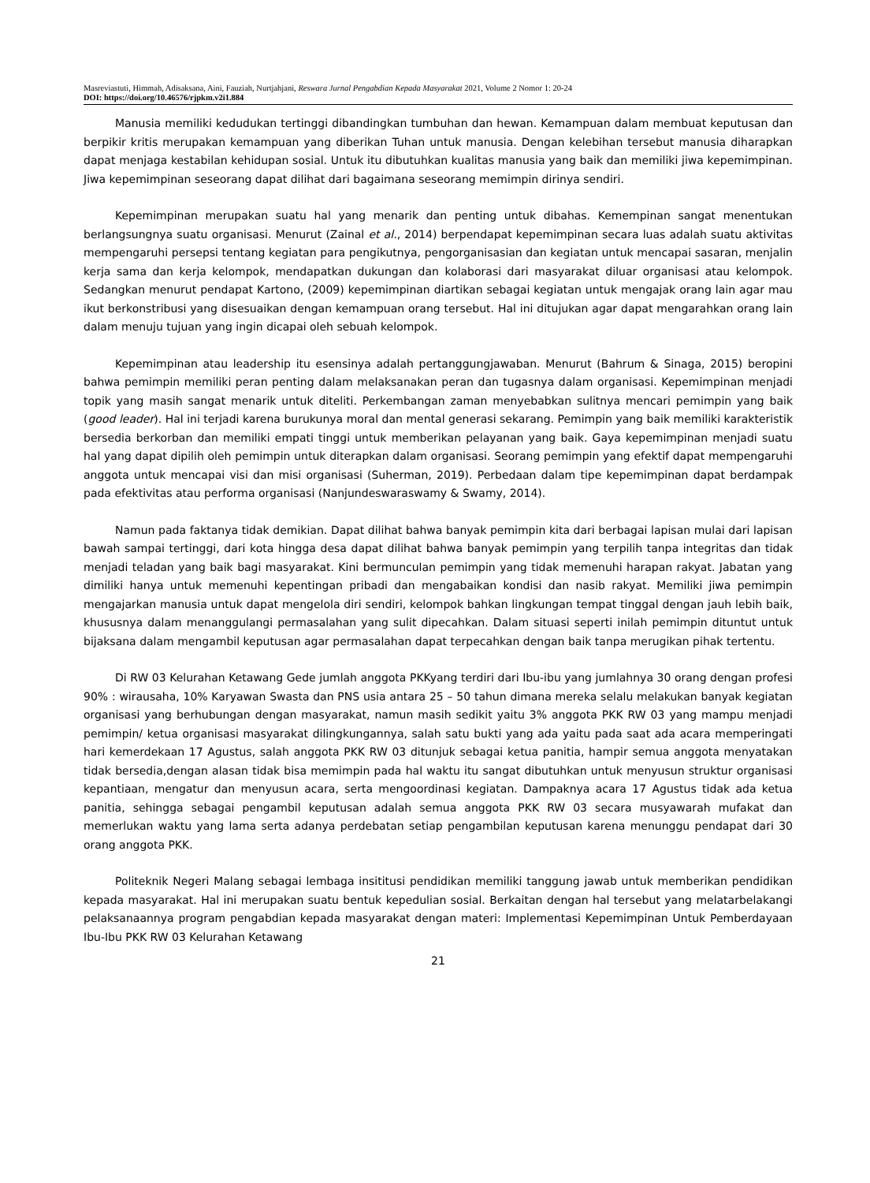Masreviastuti, Himmah, Adisaksana, Aini, Fauziah, Nurtjahjani, Reswara Jurnal Pengabdian Kepada Masyarakat 2021, Volume 2 Nomor 1: 20-24
DOI: https://doi.org/10.46576/rjpkm.v2i1.884
Manusia memiliki kedudukan tertinggi dibandingkan tumbuhan dan hewan. Kemampuan dalam membuat keputusan dan berpikir kritis merupakan kemampuan yang diberikan Tuhan untuk manusia. Dengan kelebihan tersebut manusia diharapkan dapat menjaga kestabilan kehidupan sosial. Untuk itu dibutuhkan kualitas manusia yang baik dan memiliki jiwa kepemimpinan. Jiwa kepemimpinan seseorang dapat dilihat dari bagaimana seseorang memimpin dirinya sendiri.
Kepemimpinan merupakan suatu hal yang menarik dan penting untuk dibahas. Kemempinan sangat menentukan berlangsungnya suatu organisasi. Menurut (Zainal et al., 2014) berpendapat kepemimpinan secara luas adalah suatu aktivitas mempengaruhi persepsi tentang kegiatan para pengikutnya, pengorganisasian dan kegiatan untuk mencapai sasaran, menjalin kerja sama dan kerja kelompok, mendapatkan dukungan dan kolaborasi dari masyarakat diluar organisasi atau kelompok. Sedangkan menurut pendapat Kartono, (2009) kepemimpinan diartikan sebagai kegiatan untuk mengajak orang lain agar mau ikut berkonstribusi yang disesuaikan dengan kemampuan orang tersebut. Hal ini ditujukan agar dapat mengarahkan orang lain dalam menuju tujuan yang ingin dicapai oleh sebuah kelompok.
Kepemimpinan atau leadership itu esensinya adalah pertanggungjawaban. Menurut (Bahrum & Sinaga, 2015) beropini bahwa pemimpin memiliki peran penting dalam melaksanakan peran dan tugasnya dalam organisasi. Kepemimpinan menjadi topik yang masih sangat menarik untuk diteliti. Perkembangan zaman menyebabkan sulitnya mencari pemimpin yang baik (good leader). Hal ini terjadi karena burukunya moral dan mental generasi sekarang. Pemimpin yang baik memiliki karakteristik bersedia berkorban dan memiliki empati tinggi untuk memberikan pelayanan yang baik. Gaya kepemimpinan menjadi suatu hal yang dapat dipilih oleh pemimpin untuk diterapkan dalam organisasi. Seorang pemimpin yang efektif dapat mempengaruhi anggota untuk mencapai visi dan misi organisasi (Suherman, 2019). Perbedaan dalam tipe kepemimpinan dapat berdampak pada efektivitas atau performa organisasi (Nanjundeswaraswamy & Swamy, 2014).
Namun pada faktanya tidak demikian. Dapat dilihat bahwa banyak pemimpin kita dari berbagai lapisan mulai dari lapisan bawah sampai tertinggi, dari kota hingga desa dapat dilihat bahwa banyak pemimpin yang terpilih tanpa integritas dan tidak menjadi teladan yang baik bagi masyarakat. Kini bermunculan pemimpin yang tidak memenuhi harapan rakyat. Jabatan yang dimiliki hanya untuk memenuhi kepentingan pribadi dan mengabaikan kondisi dan nasib rakyat. Memiliki jiwa pemimpin mengajarkan manusia untuk dapat mengelola diri sendiri, kelompok bahkan lingkungan tempat tinggal dengan jauh lebih baik, khususnya dalam menanggulangi permasalahan yang sulit dipecahkan. Dalam situasi seperti inilah pemimpin dituntut untuk bijaksana dalam mengambil keputusan agar permasalahan dapat terpecahkan dengan baik tanpa merugikan pihak tertentu.
Di RW 03 Kelurahan Ketawang Gede jumlah anggota PKKyang terdiri dari Ibu-ibu yang jumlahnya 30 orang dengan profesi 90% : wirausaha, 10% Karyawan Swasta dan PNS usia antara 25 – 50 tahun dimana mereka selalu melakukan banyak kegiatan organisasi yang berhubungan dengan masyarakat, namun masih sedikit yaitu 3% anggota PKK RW 03 yang mampu menjadi pemimpin/ ketua organisasi masyarakat dilingkungannya, salah satu bukti yang ada yaitu pada saat ada acara memperingati hari kemerdekaan 17 Agustus, salah anggota PKK RW 03 ditunjuk sebagai ketua panitia, hampir semua anggota menyatakan tidak bersedia,dengan alasan tidak bisa memimpin pada hal waktu itu sangat dibutuhkan untuk menyusun struktur organisasi kepantiaan, mengatur dan menyusun acara, serta mengoordinasi kegiatan. Dampaknya acara 17 Agustus tidak ada ketua panitia, sehingga sebagai pengambil keputusan adalah semua anggota PKK RW 03 secara musyawarah mufakat dan memerlukan waktu yang lama serta adanya perdebatan setiap pengambilan keputusan karena menunggu pendapat dari 30 orang anggota PKK.
Politeknik Negeri Malang sebagai lembaga insititusi pendidikan memiliki tanggung jawab untuk memberikan pendidikan kepada masyarakat. Hal ini merupakan suatu bentuk kepedulian sosial. Berkaitan dengan hal tersebut yang melatarbelakangi pelaksanaannya program pengabdian kepada masyarakat dengan materi: Implementasi Kepemimpinan Untuk Pemberdayaan Ibu-Ibu PKK RW 03 Kelurahan Ketawang
21